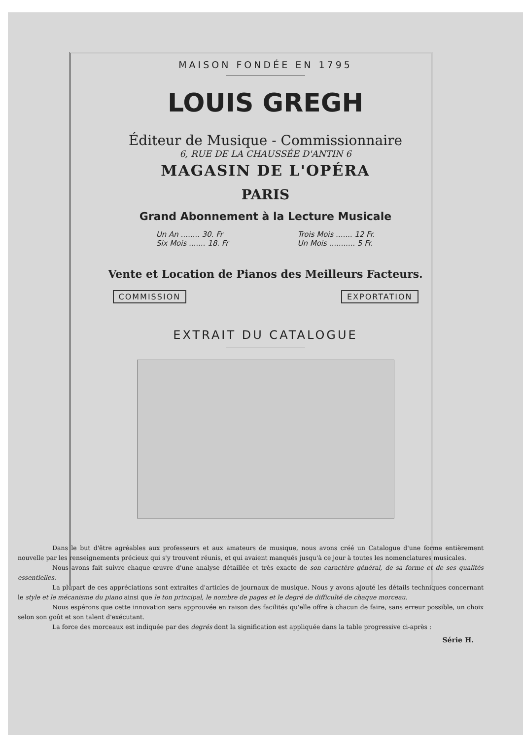MAISON FONDÉE EN 1795
LOUIS GREGH
Éditeur de Musique - Commissionnaire
6, RUE DE LA CHAUSSÉE D'ANTIN 6
MAGASIN DE L'OPÉRA
PARIS
Grand Abonnement à la Lecture Musicale
Un An ........ 30. Fr
Six Mois ....... 18. Fr
Trois Mois ....... 12 Fr.
Un Mois ........... 5 Fr.
Vente et Location de Pianos des Meilleurs Facteurs.
COMMISSION EXPORTATION
EXTRAIT DU CATALOGUE
Dans le but d'être agréables aux professeurs et aux amateurs de musique, nous avons créé un Catalogue d'une forme entièrement nouvelle par les renseignements précieux qui s'y trouvent réunis, et qui avaient manqués jusqu'à ce jour à toutes les nomenclatures musicales.
Nous avons fait suivre chaque œuvre d'une analyse détaillée et très exacte de son caractère général, de sa forme et de ses qualités essentielles.
La plupart de ces appréciations sont extraites d'articles de journaux de musique. Nous y avons ajouté les détails techniques concernant le style et le mécanisme du piano ainsi que le ton principal, le nombre de pages et le degré de difficulté de chaque morceau.
Nous espérons que cette innovation sera approuvée en raison des facilités qu'elle offre à chacun de faire, sans erreur possible, un choix selon son goût et son talent d'exécutant.
La force des morceaux est indiquée par des degrés dont la signification est appliquée dans la table progressive ci-après :
Série H.